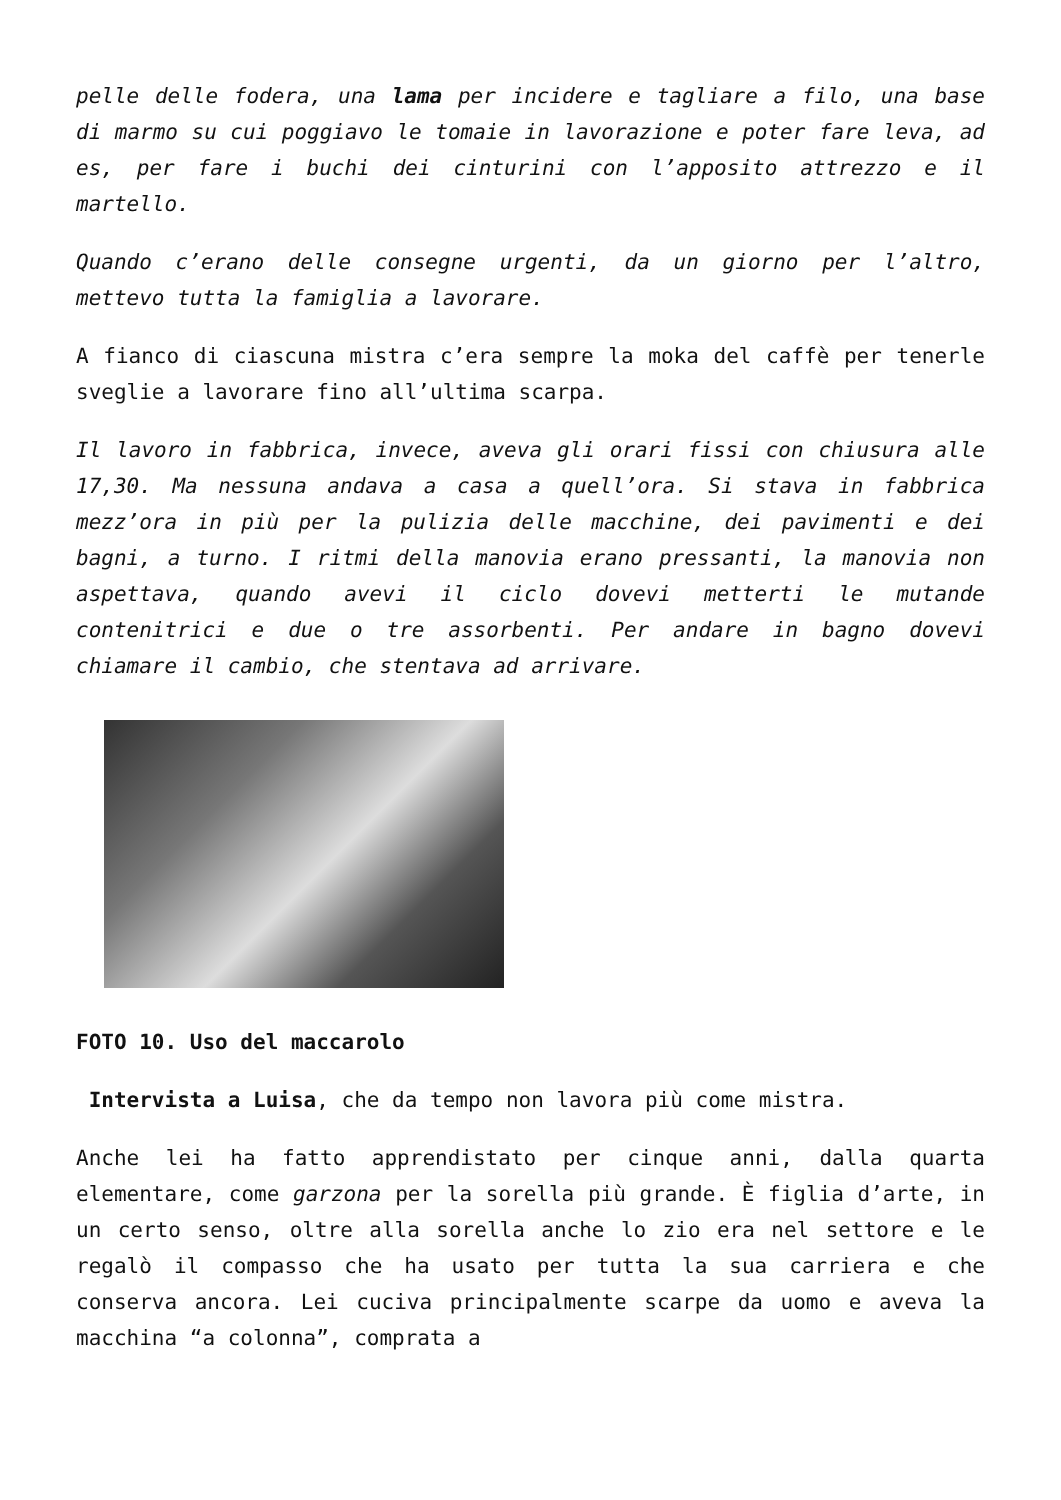pelle delle fodera, una lama per incidere e tagliare a filo, una base di marmo su cui poggiavo le tomaie in lavorazione e poter fare leva, ad es, per fare i buchi dei cinturini con l’apposito attrezzo e il martello.
Quando c’erano delle consegne urgenti, da un giorno per l’altro, mettevo tutta la famiglia a lavorare.
A fianco di ciascuna mistra c’era sempre la moka del caffè per tenerle sveglie a lavorare fino all’ultima scarpa.
Il lavoro in fabbrica, invece, aveva gli orari fissi con chiusura alle 17,30. Ma nessuna andava a casa a quell’ora. Si stava in fabbrica mezz’ora in più per la pulizia delle macchine, dei pavimenti e dei bagni, a turno. I ritmi della manovia erano pressanti, la manovia non aspettava, quando avevi il ciclo dovevi metterti le mutande contenitrici e due o tre assorbenti. Per andare in bagno dovevi chiamare il cambio, che stentava ad arrivare.
FOTO 10. Uso del maccarolo
Intervista a Luisa, che da tempo non lavora più come mistra.
Anche lei ha fatto apprendistato per cinque anni, dalla quarta elementare, come garzona per la sorella più grande. È figlia d’arte, in un certo senso, oltre alla sorella anche lo zio era nel settore e le regalò il compasso che ha usato per tutta la sua carriera e che conserva ancora. Lei cuciva principalmente scarpe da uomo e aveva la macchina “a colonna”, comprata a